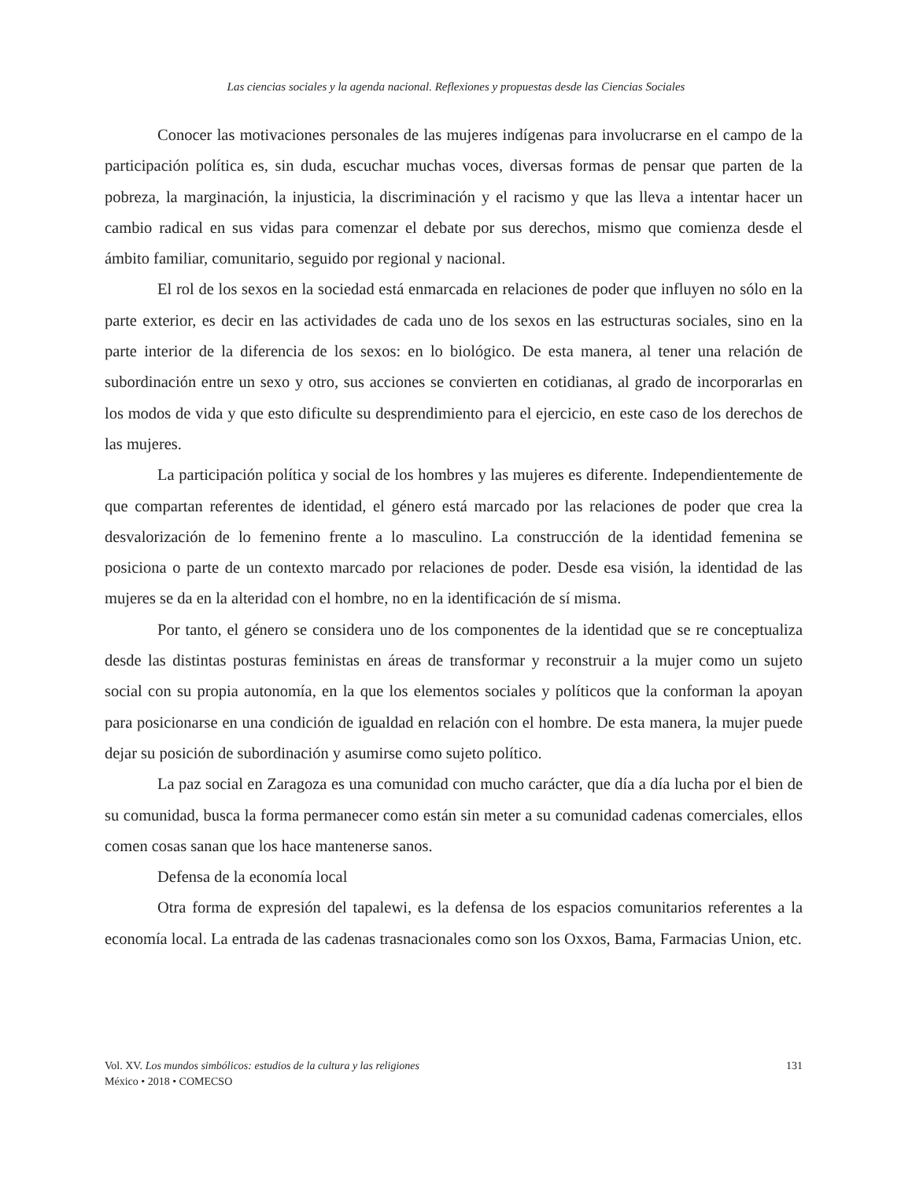Las ciencias sociales y la agenda nacional. Reflexiones y propuestas desde las Ciencias Sociales
Conocer las motivaciones personales de las mujeres indígenas para involucrarse en el campo de la participación política es, sin duda, escuchar muchas voces, diversas formas de pensar que parten de la pobreza, la marginación, la injusticia, la discriminación y el racismo y que las lleva a intentar hacer un cambio radical en sus vidas para comenzar el debate por sus derechos, mismo que comienza desde el ámbito familiar, comunitario, seguido por regional y nacional.
El rol de los sexos en la sociedad está enmarcada en relaciones de poder que influyen no sólo en la parte exterior, es decir en las actividades de cada uno de los sexos en las estructuras sociales, sino en la parte interior de la diferencia de los sexos: en lo biológico. De esta manera, al tener una relación de subordinación entre un sexo y otro, sus acciones se convierten en cotidianas, al grado de incorporarlas en los modos de vida y que esto dificulte su desprendimiento para el ejercicio, en este caso de los derechos de las mujeres.
La participación política y social de los hombres y las mujeres es diferente. Independientemente de que compartan referentes de identidad, el género está marcado por las relaciones de poder que crea la desvalorización de lo femenino frente a lo masculino. La construcción de la identidad femenina se posiciona o parte de un contexto marcado por relaciones de poder. Desde esa visión, la identidad de las mujeres se da en la alteridad con el hombre, no en la identificación de sí misma.
Por tanto, el género se considera uno de los componentes de la identidad que se re conceptualiza desde las distintas posturas feministas en áreas de transformar y reconstruir a la mujer como un sujeto social con su propia autonomía, en la que los elementos sociales y políticos que la conforman la apoyan para posicionarse en una condición de igualdad en relación con el hombre. De esta manera, la mujer puede dejar su posición de subordinación y asumirse como sujeto político.
La paz social en Zaragoza es una comunidad con mucho carácter, que día a día lucha por el bien de su comunidad, busca la forma permanecer como están sin meter a su comunidad cadenas comerciales, ellos comen cosas sanan que los hace mantenerse sanos.
Defensa de la economía local
Otra forma de expresión del tapalewi, es la defensa de los espacios comunitarios referentes a la economía local. La entrada de las cadenas trasnacionales como son los Oxxos, Bama, Farmacias Union, etc.
Vol. XV. Los mundos simbólicos: estudios de la cultura y las religiones
México • 2018 • COMECSO
131